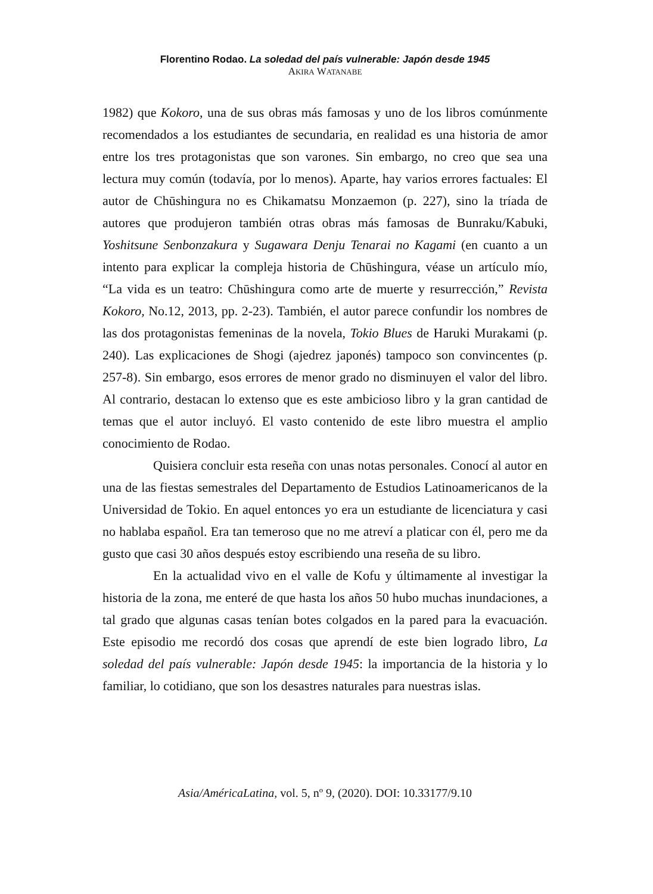Florentino Rodao. La soledad del país vulnerable: Japón desde 1945
AKIRA WATANABE
1982) que Kokoro, una de sus obras más famosas y uno de los libros comúnmente recomendados a los estudiantes de secundaria, en realidad es una historia de amor entre los tres protagonistas que son varones. Sin embargo, no creo que sea una lectura muy común (todavía, por lo menos). Aparte, hay varios errores factuales: El autor de Chūshingura no es Chikamatsu Monzaemon (p. 227), sino la tríada de autores que produjeron también otras obras más famosas de Bunraku/Kabuki, Yoshitsune Senbonzakura y Sugawara Denju Tenarai no Kagami (en cuanto a un intento para explicar la compleja historia de Chūshingura, véase un artículo mío, “La vida es un teatro: Chūshingura como arte de muerte y resurrección,” Revista Kokoro, No.12, 2013, pp. 2-23). También, el autor parece confundir los nombres de las dos protagonistas femeninas de la novela, Tokio Blues de Haruki Murakami (p. 240). Las explicaciones de Shogi (ajedrez japonés) tampoco son convincentes (p. 257-8). Sin embargo, esos errores de menor grado no disminuyen el valor del libro. Al contrario, destacan lo extenso que es este ambicioso libro y la gran cantidad de temas que el autor incluyó. El vasto contenido de este libro muestra el amplio conocimiento de Rodao.
Quisiera concluir esta reseña con unas notas personales. Conocí al autor en una de las fiestas semestrales del Departamento de Estudios Latinoamericanos de la Universidad de Tokio. En aquel entonces yo era un estudiante de licenciatura y casi no hablaba español. Era tan temeroso que no me atreví a platicar con él, pero me da gusto que casi 30 años después estoy escribiendo una reseña de su libro.
En la actualidad vivo en el valle de Kofu y últimamente al investigar la historia de la zona, me enteré de que hasta los años 50 hubo muchas inundaciones, a tal grado que algunas casas tenían botes colgados en la pared para la evacuación. Este episodio me recordó dos cosas que aprendí de este bien logrado libro, La soledad del país vulnerable: Japón desde 1945: la importancia de la historia y lo familiar, lo cotidiano, que son los desastres naturales para nuestras islas.
Asia/AméricaLatina, vol. 5, nº 9, (2020). DOI: 10.33177/9.10